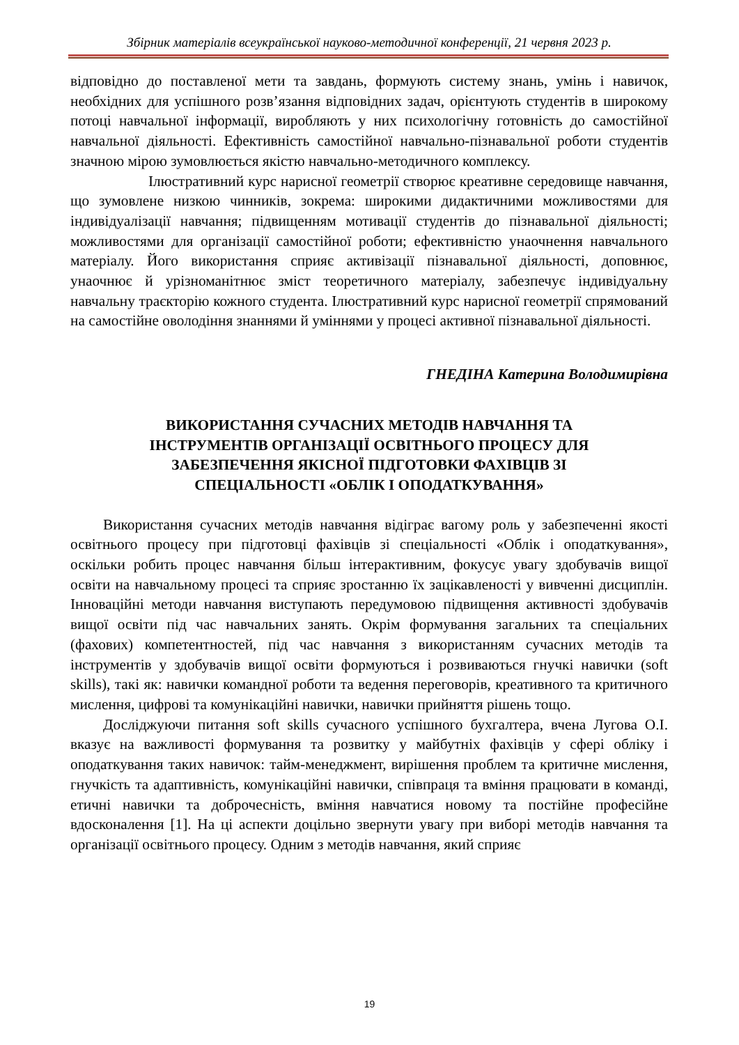Збірник матеріалів всеукраїнської науково-методичної конференції, 21 червня 2023 р.
відповідно до поставленої мети та завдань, формують систему знань, умінь і навичок, необхідних для успішного розв’язання відповідних задач, орієнтують студентів в широкому потоці навчальної інформації, виробляють у них психологічну готовність до самостійної навчальної діяльності. Ефективність самостійної навчально-пізнавальної роботи студентів значною мірою зумовлюється якістю навчально-методичного комплексу.
Ілюстративний курс нарисної геометрії створює креативне середовище навчання, що зумовлене низкою чинників, зокрема: широкими дидактичними можливостями для індивідуалізації навчання; підвищенням мотивації студентів до пізнавальної діяльності; можливостями для організації самостійної роботи; ефективністю унаочнення навчального матеріалу. Його використання сприяє активізації пізнавальної діяльності, доповнює, унаочнює й урізноманітнює зміст теоретичного матеріалу, забезпечує індивідуальну навчальну траєкторію кожного студента. Ілюстративний курс нарисної геометрії спрямований на самостійне оволодіння знаннями й уміннями у процесі активної пізнавальної діяльності.
ГНЕДІНА Катерина Володимирівна
ВИКОРИСТАННЯ СУЧАСНИХ МЕТОДІВ НАВЧАННЯ ТА
ІНСТРУМЕНТІВ ОРГАНІЗАЦІЇ ОСВІТНЬОГО ПРОЦЕСУ ДЛЯ
ЗАБЕЗПЕЧЕННЯ ЯКІСНОЇ ПІДГОТОВКИ ФАХІВЦІВ ЗІ
СПЕЦІАЛЬНОСТІ «ОБЛІК І ОПОДАТКУВАННЯ»
Використання сучасних методів навчання відіграє вагому роль у забезпеченні якості освітнього процесу при підготовці фахівців зі спеціальності «Облік і оподаткування», оскільки робить процес навчання більш інтерактивним, фокусує увагу здобувачів вищої освіти на навчальному процесі та сприяє зростанню їх зацікавленості у вивченні дисциплін. Інноваційні методи навчання виступають передумовою підвищення активності здобувачів вищої освіти під час навчальних занять. Окрім формування загальних та спеціальних (фахових) компетентностей, під час навчання з використанням сучасних методів та інструментів у здобувачів вищої освіти формуються і розвиваються гнучкі навички (soft skills), такі як: навички командної роботи та ведення переговорів, креативного та критичного мислення, цифрові та комунікаційні навички, навички прийняття рішень тощо.
Досліджуючи питання soft skills сучасного успішного бухгалтера, вчена Лугова О.І. вказує на важливості формування та розвитку у майбутніх фахівців у сфері обліку і оподаткування таких навичок: тайм-менеджмент, вирішення проблем та критичне мислення, гнучкість та адаптивність, комунікаційні навички, співпраця та вміння працювати в команді, етичні навички та доброчесність, вміння навчатися новому та постійне професійне вдосконалення [1]. На ці аспекти доцільно звернути увагу при виборі методів навчання та організації освітнього процесу. Одним з методів навчання, який сприяє
19